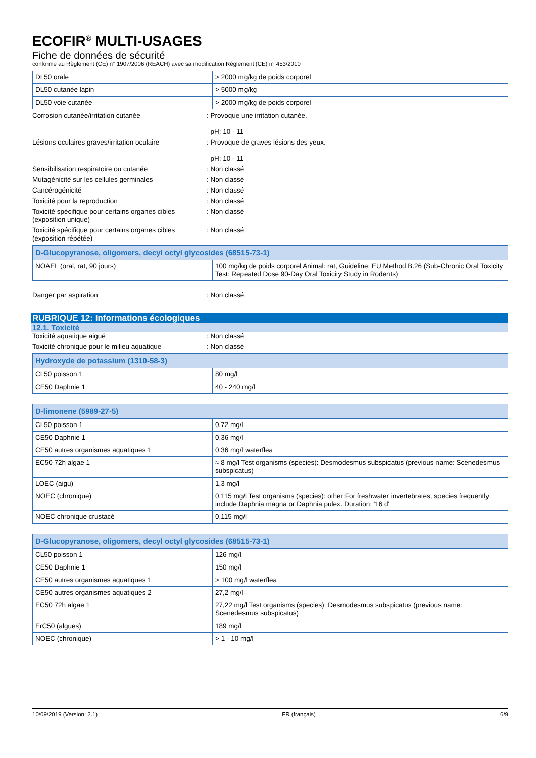ECOFIR<sup>®</sup> MULTI-USAGES
Fiche de données de sécurité
conforme au Règlement (CE) n° 1907/2006 (REACH) avec sa modification Règlement (CE) n° 453/2010
| DL50 orale | > 2000 mg/kg de poids corporel |
| DL50 cutanée lapin | > 5000 mg/kg |
| DL50 voie cutanée | > 2000 mg/kg de poids corporel |
Corrosion cutanée/irritation cutanée : Provoque une irritation cutanée.
pH: 10 - 11
Lésions oculaires graves/irritation oculaire
: Provoque de graves lésions des yeux.
pH: 10 - 11
Sensibilisation respiratoire ou cutanée : Non classé
Mutagénicité sur les cellules germinales : Non classé
Cancérogénicité : Non classé
Toxicité pour la reproduction : Non classé
Toxicité spécifique pour certains organes cibles (exposition unique)
: Non classé
Toxicité spécifique pour certains organes cibles (exposition répétée)
: Non classé
| D-Glucopyranose, oligomers, decyl octyl glycosides (68515-73-1) | |
| NOAEL (oral, rat, 90 jours) | 100 mg/kg de poids corporel Animal: rat, Guideline: EU Method B.26 (Sub-Chronic Oral Toxicity Test: Repeated Dose 90-Day Oral Toxicity Study in Rodents) |
Danger par aspiration : Non classé
RUBRIQUE 12: Informations écologiques
12.1. Toxicité
Toxicité aquatique aiguë : Non classé
Toxicité chronique pour le milieu aquatique
: Non classé
| Hydroxyde de potassium (1310-58-3) | |
| CL50 poisson 1 | 80 mg/l |
| CE50 Daphnie 1 | 40 - 240 mg/l |
| D-limonene (5989-27-5) | |
| CL50 poisson 1 | 0,72 mg/l |
| CE50 Daphnie 1 | 0,36 mg/l |
| CE50 autres organismes aquatiques 1 | 0,36 mg/l waterflea |
| EC50 72h algae 1 | ≈ 8 mg/l Test organisms (species): Desmodesmus subspicatus (previous name: Scenedesmus subspicatus) |
| LOEC (aigu) | 1,3 mg/l |
| NOEC (chronique) | 0,115 mg/l Test organisms (species): other:For freshwater invertebrates, species frequently include Daphnia magna or Daphnia pulex. Duration: '16 d' |
| NOEC chronique crustacé | 0,115 mg/l |
| D-Glucopyranose, oligomers, decyl octyl glycosides (68515-73-1) | |
| CL50 poisson 1 | 126 mg/l |
| CE50 Daphnie 1 | 150 mg/l |
| CE50 autres organismes aquatiques 1 | > 100 mg/l waterflea |
| CE50 autres organismes aquatiques 2 | 27,2 mg/l |
| EC50 72h algae 1 | 27,22 mg/l Test organisms (species): Desmodesmus subspicatus (previous name: Scenedesmus subspicatus) |
| ErC50 (algues) | 189 mg/l |
| NOEC (chronique) | > 1 - 10 mg/l |
10/09/2019 (Version: 2.1) FR (français) 6/9